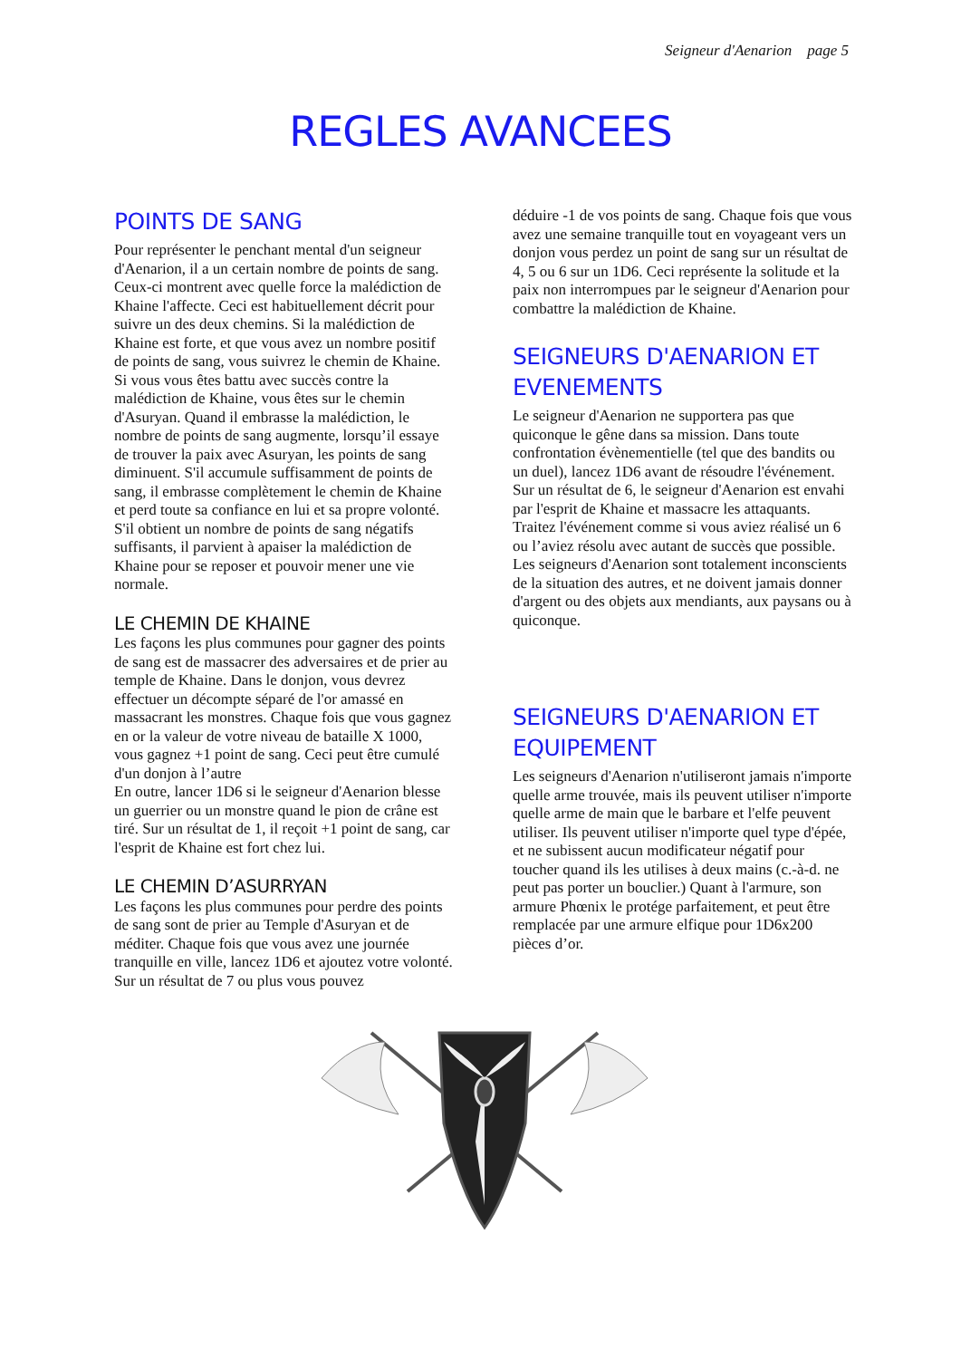Seigneur d'Aenarion page 5
REGLES AVANCEES
POINTS DE SANG
Pour représenter le penchant mental d'un seigneur d'Aenarion, il a un certain nombre de points de sang. Ceux-ci montrent avec quelle force la malédiction de Khaine l'affecte. Ceci est habituellement décrit pour suivre un des deux chemins. Si la malédiction de Khaine est forte, et que vous avez un nombre positif de points de sang, vous suivrez le chemin de Khaine. Si vous vous êtes battu avec succès contre la malédiction de Khaine, vous êtes sur le chemin d'Asuryan. Quand il embrasse la malédiction, le nombre de points de sang augmente, lorsqu’il essaye de trouver la paix avec Asuryan, les points de sang diminuent. S'il accumule suffisamment de points de sang, il embrasse complètement le chemin de Khaine et perd toute sa confiance en lui et sa propre volonté. S'il obtient un nombre de points de sang négatifs suffisants, il parvient à apaiser la malédiction de Khaine pour se reposer et pouvoir mener une vie normale.
LE CHEMIN DE KHAINE
Les façons les plus communes pour gagner des points de sang est de massacrer des adversaires et de prier au temple de Khaine. Dans le donjon, vous devrez effectuer un décompte séparé de l'or amassé en massacrant les monstres. Chaque fois que vous gagnez en or la valeur de votre niveau de bataille X 1000, vous gagnez +1 point de sang. Ceci peut être cumulé d'un donjon à l’autre
En outre, lancer 1D6 si le seigneur d'Aenarion blesse un guerrier ou un monstre quand le pion de crâne est tiré. Sur un résultat de 1, il reçoit +1 point de sang, car l'esprit de Khaine est fort chez lui.
LE CHEMIN D’ASURRYAN
Les façons les plus communes pour perdre des points de sang sont de prier au Temple d'Asuryan et de méditer. Chaque fois que vous avez une journée tranquille en ville, lancez 1D6 et ajoutez votre volonté. Sur un résultat de 7 ou plus vous pouvez
déduire -1 de vos points de sang. Chaque fois que vous avez une semaine tranquille tout en voyageant vers un donjon vous perdez un point de sang sur un résultat de 4, 5 ou 6 sur un 1D6. Ceci représente la solitude et la paix non interrompues par le seigneur d'Aenarion pour combattre la malédiction de Khaine.
SEIGNEURS D'AENARION ET EVENEMENTS
Le seigneur d'Aenarion ne supportera pas que quiconque le gêne dans sa mission. Dans toute confrontation évènementielle (tel que des bandits ou un duel), lancez 1D6 avant de résoudre l'événement. Sur un résultat de 6, le seigneur d'Aenarion est envahi par l'esprit de Khaine et massacre les attaquants. Traitez l'événement comme si vous aviez réalisé un 6 ou l’aviez résolu avec autant de succès que possible. Les seigneurs d'Aenarion sont totalement inconscients de la situation des autres, et ne doivent jamais donner d'argent ou des objets aux mendiants, aux paysans ou à quiconque.
SEIGNEURS D'AENARION ET EQUIPEMENT
Les seigneurs d'Aenarion n'utiliseront jamais n'importe quelle arme trouvée, mais ils peuvent utiliser n'importe quelle arme de main que le barbare et l'elfe peuvent utiliser. Ils peuvent utiliser n'importe quel type d'épée, et ne subissent aucun modificateur négatif pour toucher quand ils les utilises à deux mains (c.-à-d. ne peut pas porter un bouclier.) Quant à l'armure, son armure Phœnix le protége parfaitement, et peut être remplacée par une armure elfique pour 1D6x200 pièces d’or.